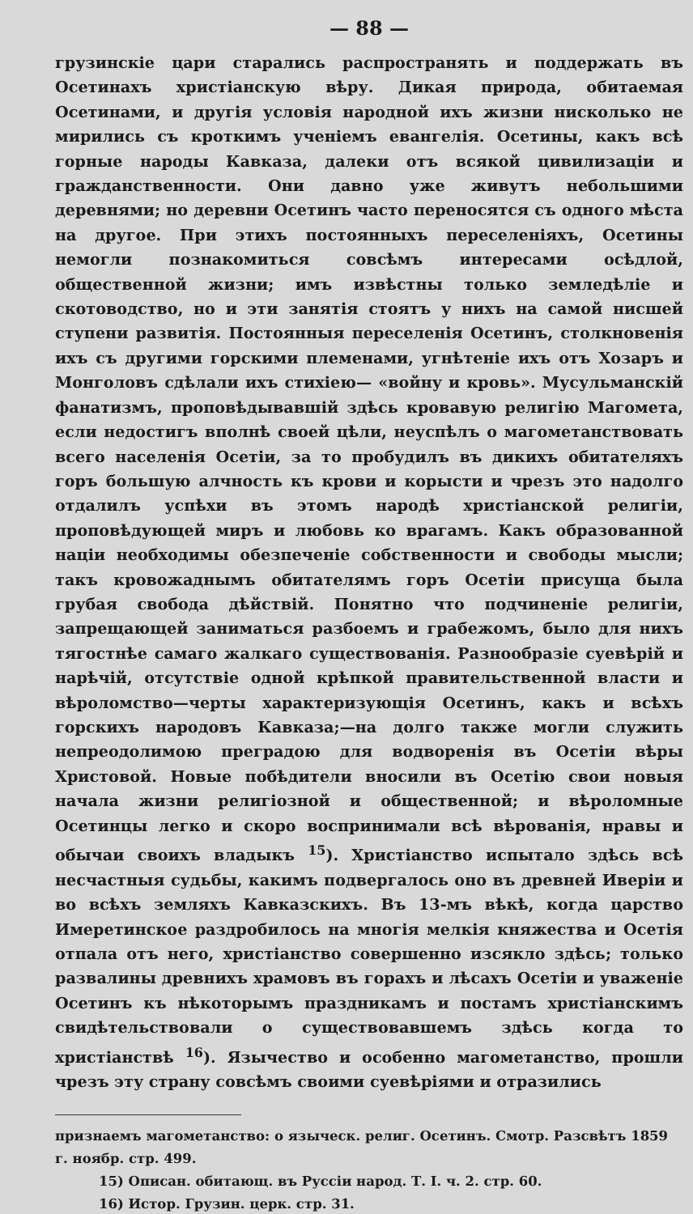— 88 —
грузинскіе цари старались распространять и поддержать въ Осетинахъ христіанскую вѣру. Дикая природа, обитаемая Осетинами, и другія условія народной ихъ жизни нисколько не мирились съ кроткимъ ученіемъ евангелія. Осетины, какъ всѣ горные народы Кавказа, далеки отъ всякой цивилизаціи и гражданственности. Они давно уже живутъ небольшими деревнями; но деревни Осетинъ часто переносятся съ одного мѣста на другое. При этихъ постоянныхъ переселеніяхъ, Осетины немогли познакомиться совсѣмъ интересами осѣдлой, общественной жизни; имъ извѣстны только земледѣліе и скотоводство, но и эти занятія стоятъ у нихъ на самой нисшей ступени развитія. Постоянныя переселенія Осетинъ, столкновенія ихъ съ другими горскими племенами, угнѣтеніе ихъ отъ Хозаръ и Монголовъ сдѣлали ихъ стихіею— «войну и кровь». Мусульманскій фанатизмъ, проповѣдывавшій здѣсь кровавую религію Магомета, если недостигъ вполнѣ своей цѣли, неуспѣлъ о магометанствовать всего населенія Осетіи, за то пробудилъ въ дикихъ обитателяхъ горъ большую алчность къ крови и корысти и чрезъ это надолго отдалилъ успѣхи въ этомъ народѣ христіанской религіи, проповѣдующей миръ и любовь ко врагамъ. Какъ образованной націи необходимы обезпеченіе собственности и свободы мысли; такъ кровожаднымъ обитателямъ горъ Осетіи присуща была грубая свобода дѣйствій. Понятно что подчиненіе религіи, запрещающей заниматься разбоемъ и грабежомъ, было для нихъ тягостнѣе самаго жалкаго существованія. Разнообразіе суевѣрій и нарѣчій, отсутствіе одной крѣпкой правительственной власти и вѣроломство—черты характеризующія Осетинъ, какъ и всѣхъ горскихъ народовъ Кавказа;—на долго также могли служить непреодолимою преградою для водворенія въ Осетіи вѣры Христовой. Новые побѣдители вносили въ Осетію свои новыя начала жизни религіозной и общественной; и вѣроломные Осетинцы легко и скоро воспринимали всѣ вѣрованія, нравы и обычаи своихъ владыкъ <sup>15</sup>). Христіанство испытало здѣсь всѣ несчастныя судьбы, какимъ подвергалось оно въ древней Иверіи и во всѣхъ земляхъ Кавказскихъ. Въ 13-мъ вѣкѣ, когда царство Имеретинское раздробилось на многія мелкія княжества и Осетія отпала отъ него, христіанство совершенно изсякло здѣсь; только развалины древнихъ храмовъ въ горахъ и лѣсахъ Осетіи и уваженіе Осетинъ къ нѣкоторымъ праздникамъ и постамъ христіанскимъ свидѣтельствовали о существовавшемъ здѣсь когда то христіанствѣ <sup>16</sup>). Язычество и особенно магометанство, прошли чрезъ эту страну совсѣмъ своими суевѣріями и отразились
признаемъ магометанство: о языческ. религ. Осетинъ. Смотр. Разсвѣтъ 1859 г. ноябр. стр. 499.
15) Описан. обитающ. въ Руссіи народ. Т. I. ч. 2. стр. 60.
16) Истор. Грузин. церк. стр. 31.